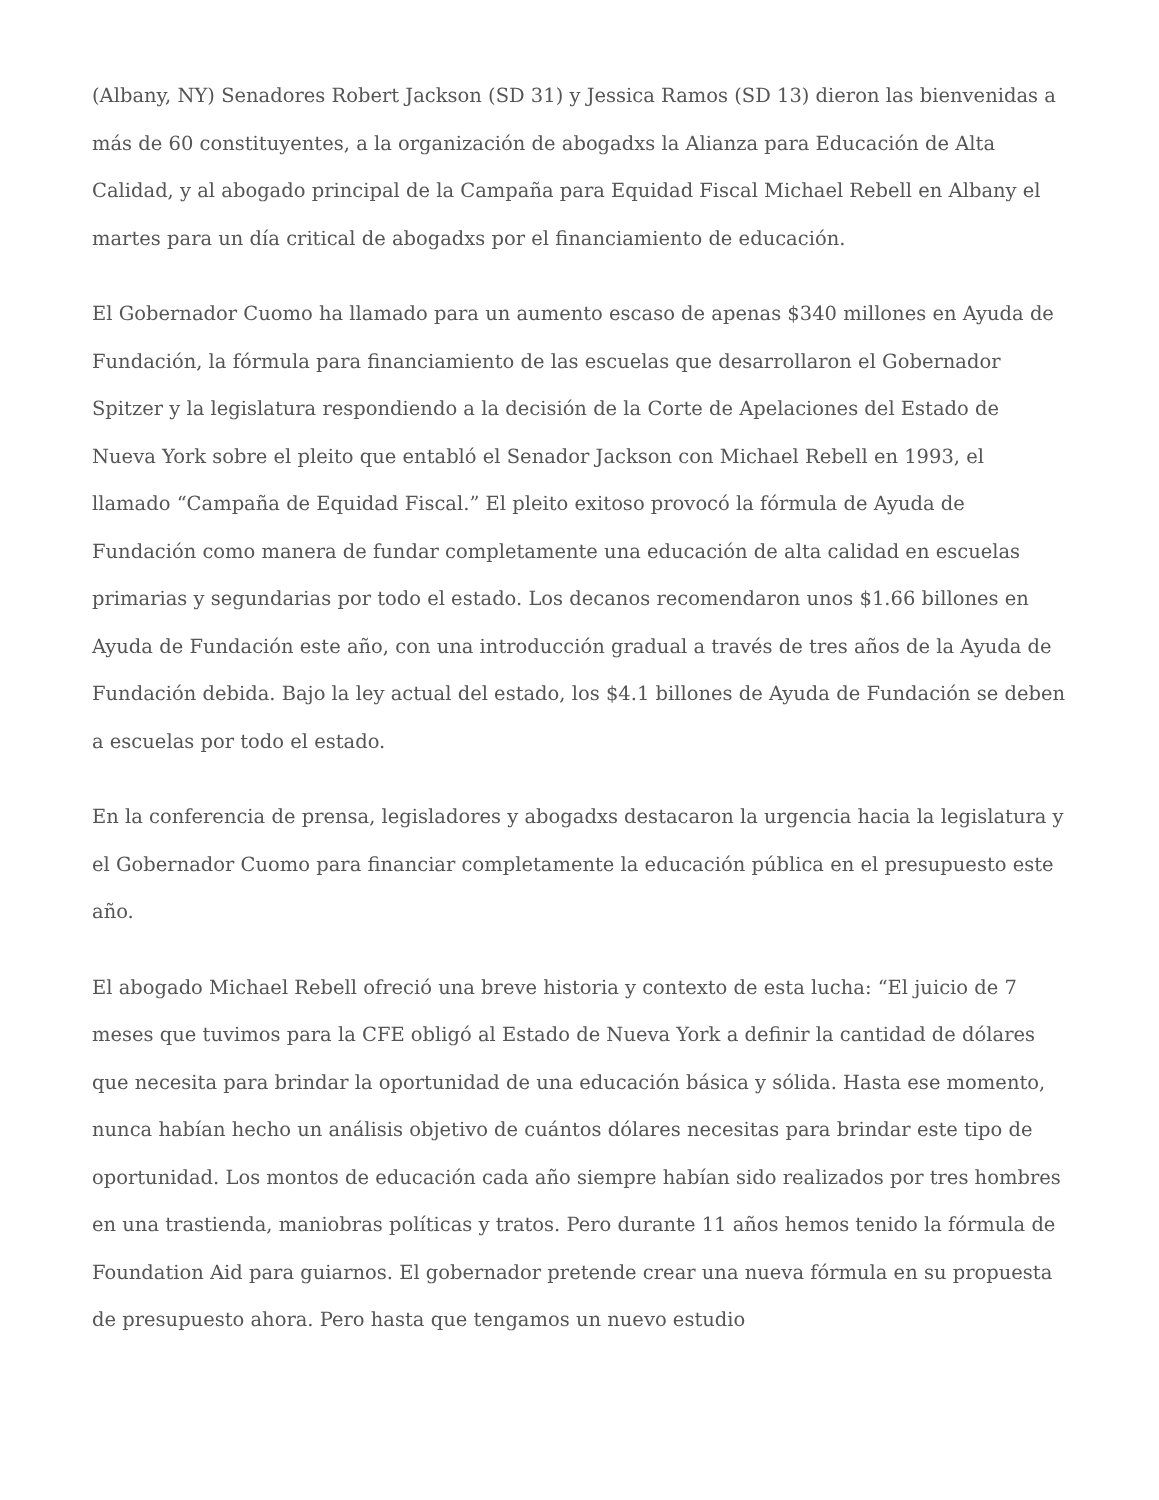(Albany, NY) Senadores Robert Jackson (SD 31) y Jessica Ramos (SD 13) dieron las bienvenidas a más de 60 constituyentes, a la organización de abogadxs la Alianza para Educación de Alta Calidad, y al abogado principal de la Campaña para Equidad Fiscal Michael Rebell en Albany el martes para un día critical de abogadxs por el financiamiento de educación.
El Gobernador Cuomo ha llamado para un aumento escaso de apenas $340 millones en Ayuda de Fundación, la fórmula para financiamiento de las escuelas que desarrollaron el Gobernador Spitzer y la legislatura respondiendo a la decisión de la Corte de Apelaciones del Estado de Nueva York sobre el pleito que entabló el Senador Jackson con Michael Rebell en 1993, el llamado “Campaña de Equidad Fiscal.” El pleito exitoso provocó la fórmula de Ayuda de Fundación como manera de fundar completamente una educación de alta calidad en escuelas primarias y segundarias por todo el estado. Los decanos recomendaron unos $1.66 billones en Ayuda de Fundación este año, con una introducción gradual a través de tres años de la Ayuda de Fundación debida. Bajo la ley actual del estado, los $4.1 billones de Ayuda de Fundación se deben a escuelas por todo el estado.
En la conferencia de prensa, legisladores y abogadxs destacaron la urgencia hacia la legislatura y el Gobernador Cuomo para financiar completamente la educación pública en el presupuesto este año.
El abogado Michael Rebell ofreció una breve historia y contexto de esta lucha: “El juicio de 7 meses que tuvimos para la CFE obligó al Estado de Nueva York a definir la cantidad de dólares que necesita para brindar la oportunidad de una educación básica y sólida. Hasta ese momento, nunca habían hecho un análisis objetivo de cuántos dólares necesitas para brindar este tipo de oportunidad. Los montos de educación cada año siempre habían sido realizados por tres hombres en una trastienda, maniobras políticas y tratos. Pero durante 11 años hemos tenido la fórmula de Foundation Aid para guiarnos. El gobernador pretende crear una nueva fórmula en su propuesta de presupuesto ahora. Pero hasta que tengamos un nuevo estudio